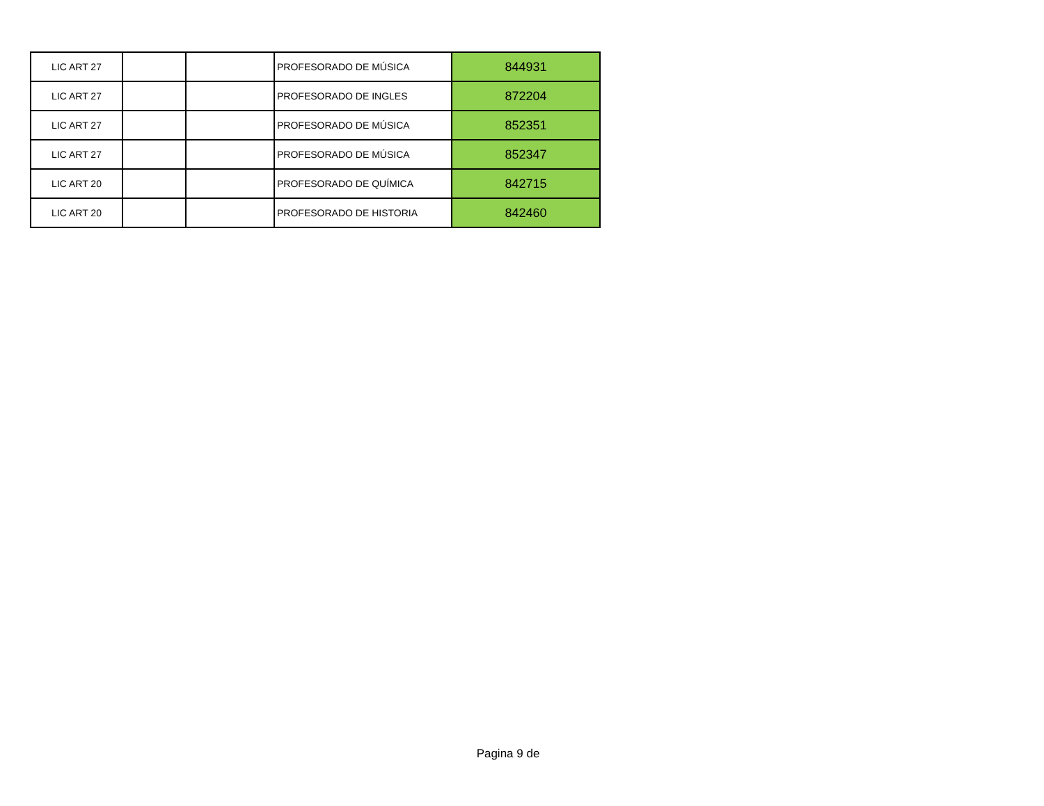| LIC ART 27 | | | PROFESORADO DE MÚSICA | 844931 |
| LIC ART 27 | | | PROFESORADO DE INGLES | 872204 |
| LIC ART 27 | | | PROFESORADO DE MÚSICA | 852351 |
| LIC ART 27 | | | PROFESORADO DE MÚSICA | 852347 |
| LIC ART 20 | | | PROFESORADO DE QUÍMICA | 842715 |
| LIC ART 20 | | | PROFESORADO DE HISTORIA | 842460 |
Pagina 9 de